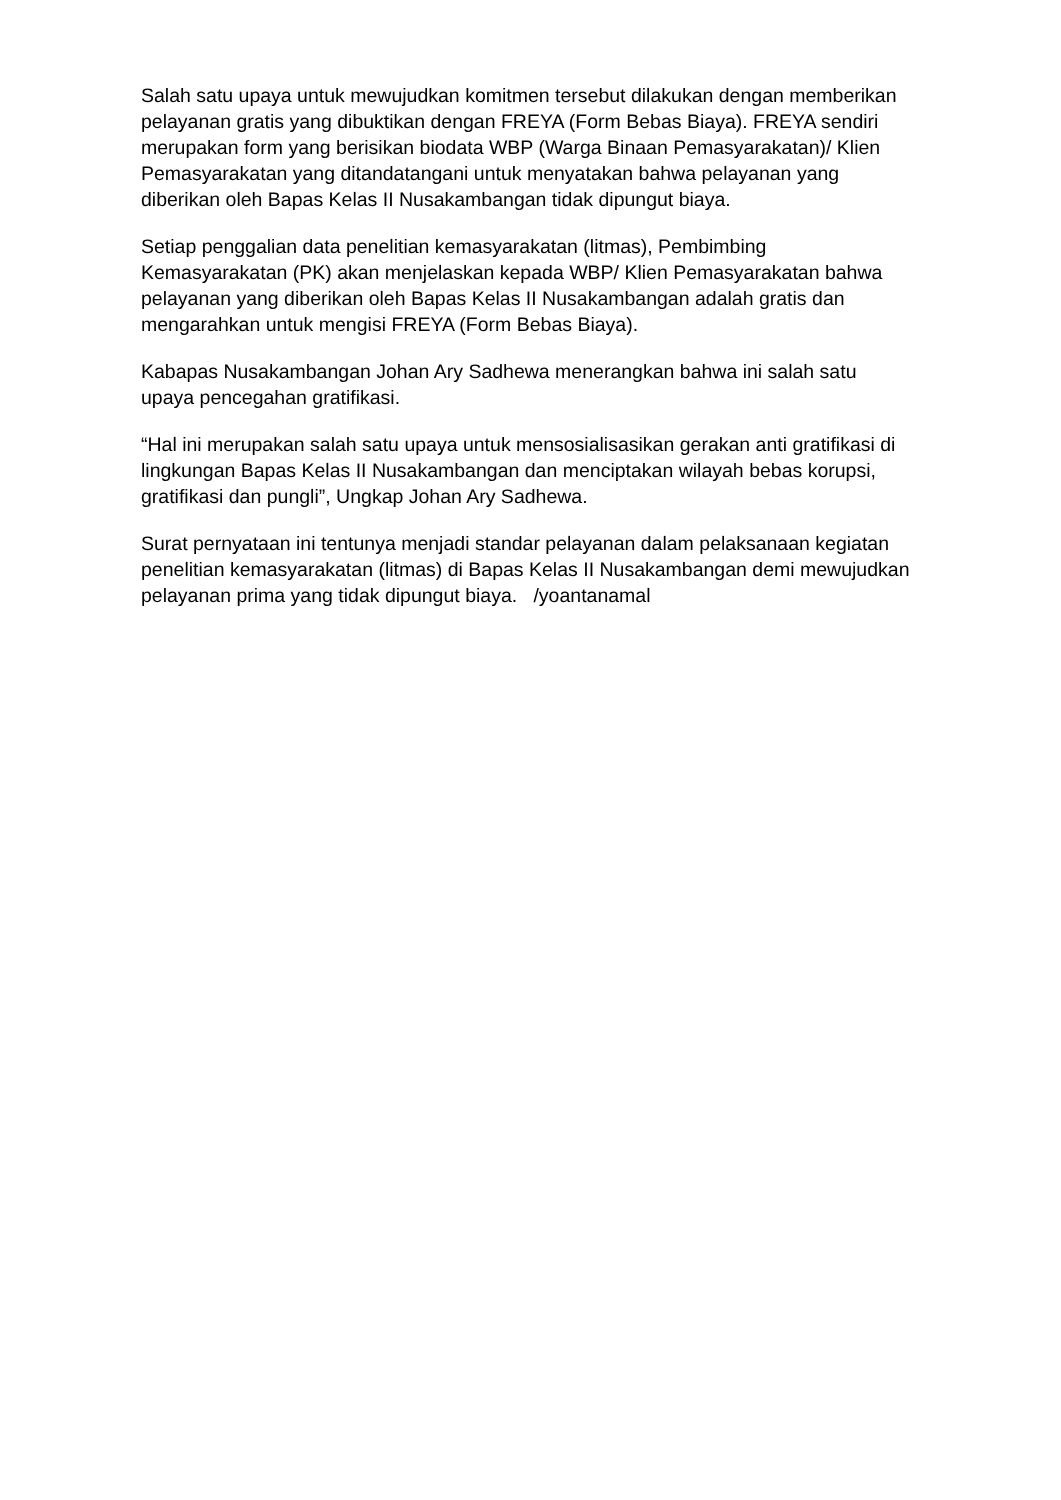Salah satu upaya untuk mewujudkan komitmen tersebut dilakukan dengan memberikan pelayanan gratis yang dibuktikan dengan FREYA (Form Bebas Biaya). FREYA sendiri merupakan form yang berisikan biodata WBP (Warga Binaan Pemasyarakatan)/ Klien Pemasyarakatan yang ditandatangani untuk menyatakan bahwa pelayanan yang diberikan oleh Bapas Kelas II Nusakambangan tidak dipungut biaya.
Setiap penggalian data penelitian kemasyarakatan (litmas), Pembimbing Kemasyarakatan (PK) akan menjelaskan kepada WBP/ Klien Pemasyarakatan bahwa pelayanan yang diberikan oleh Bapas Kelas II Nusakambangan adalah gratis dan mengarahkan untuk mengisi FREYA (Form Bebas Biaya).
Kabapas Nusakambangan Johan Ary Sadhewa menerangkan bahwa ini salah satu upaya pencegahan gratifikasi.
“Hal ini merupakan salah satu upaya untuk mensosialisasikan gerakan anti gratifikasi di lingkungan Bapas Kelas II Nusakambangan dan menciptakan wilayah bebas korupsi, gratifikasi dan pungli”, Ungkap Johan Ary Sadhewa.
Surat pernyataan ini tentunya menjadi standar pelayanan dalam pelaksanaan kegiatan penelitian kemasyarakatan (litmas) di Bapas Kelas II Nusakambangan demi mewujudkan pelayanan prima yang tidak dipungut biaya. /yoantanamal